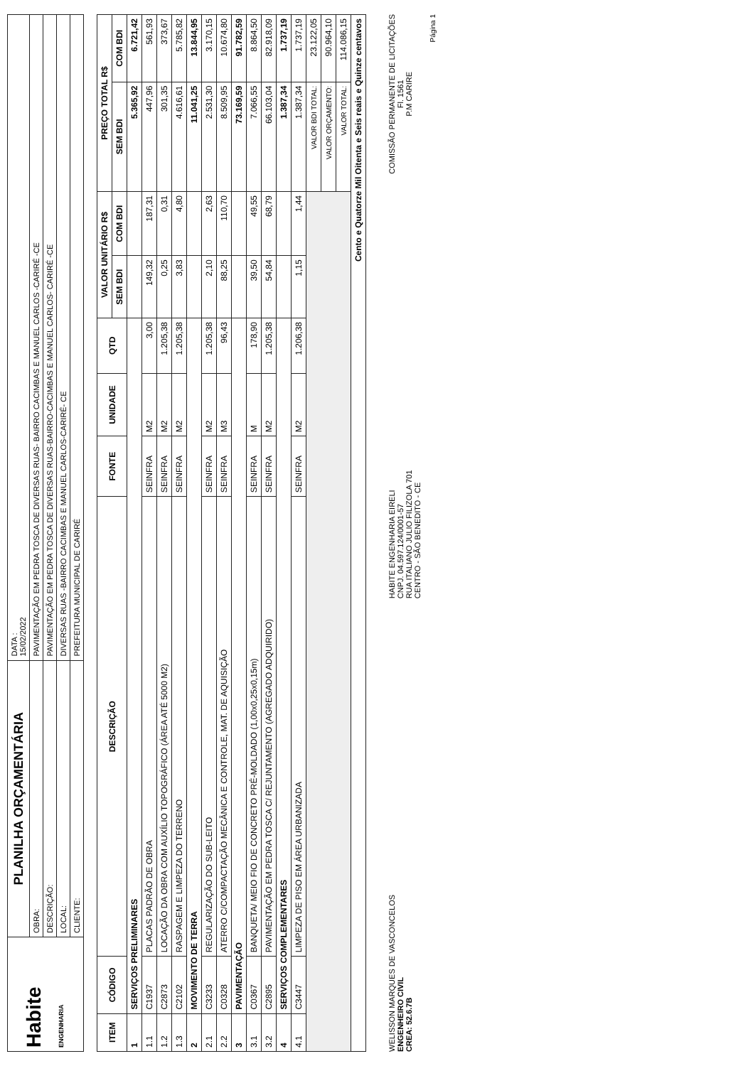| Habite ENGENHARIA | PLANILHA ORÇAMENTÁRIA | | DATA : 15/02/2022 |
| | OBRA: | PAVIMENTAÇÃO EM PEDRA TOSCA DE DIVERSAS RUAS- BAIRRO CACIMBAS E MANUEL CARLOS -CARIRÉ -CE | |
| | DESCRIÇÃO: | PAVIMENTAÇÃO EM PEDRA TOSCA DE DIVERSAS RUAS-BAIRRO-CACIMBAS E MANUEL CARLOS- CARIRÉ -CE | |
| | LOCAL: | DIVERSAS RUAS -BAIRRO CACIMBAS E MANUEL CARLOS-CARIRÉ- CE | |
| | CLIENTE: | PREFEITURA MUNICIPAL DE CARIRÉ | |
| ITEM | CÓDIGO | DESCRIÇÃO | FONTE | UNIDADE | QTD | VALOR UNITÁRIO R$ | | PREÇO TOTAL R$ | |
| --- | --- | --- | --- | --- | --- | --- | --- | --- | --- |
| | | | | | | SEM BDI | COM BDI | SEM BDI | COM BDI |
| 1 | SERVIÇOS PRELIMINARES | | | | | | | 5.365,92 | 6.721,42 |
| 1.1 | C1937 | PLACAS PADRÃO DE OBRA | SEINFRA | M2 | 3,00 | 149,32 | 187,31 | 447,96 | 561,93 |
| 1.2 | C2873 | LOCAÇÃO DA OBRA COM AUXÍLIO TOPOGRÁFICO (ÁREA ATÉ 5000 M2) | SEINFRA | M2 | 1.205,38 | 0,25 | 0,31 | 301,35 | 373,67 |
| 1.3 | C2102 | RASPAGEM E LIMPEZA DO TERRENO | SEINFRA | M2 | 1.205,38 | 3,83 | 4,80 | 4.616,61 | 5.785,82 |
| 2 | MOVIMENTO DE TERRA | | | | | | | 11.041,25 | 13.844,95 |
| 2.1 | C3233 | REGULARIZAÇÃO DO SUB-LEITO | SEINFRA | M2 | 1.205,38 | 2,10 | 2,63 | 2.531,30 | 3.170,15 |
| 2.2 | C0328 | ATERRO C/COMPACTAÇÃO MECÂNICA E CONTROLE, MAT. DE AQUISIÇÃO | SEINFRA | M3 | 96,43 | 88,25 | 110,70 | 8.509,95 | 10.674,80 |
| 3 | PAVIMENTAÇÃO | | | | | | | 73.169,59 | 91.782,59 |
| 3.1 | C0367 | BANQUETA/ MEIO FIO DE CONCRETO PRÉ-MOLDADO (1,00x0,25x0,15m) | SEINFRA | M | 178,90 | 39,50 | 49,55 | 7.066,55 | 8.864,50 |
| 3.2 | C2895 | PAVIMENTAÇÃO EM PEDRA TOSCA C/ REJUNTAMENTO (AGREGADO ADQUIRIDO) | SEINFRA | M2 | 1.205,38 | 54,84 | 68,79 | 66.103,04 | 82.918,09 |
| 4 | SERVIÇOS COMPLEMENTARES | | | | | | | 1.387,34 | 1.737,19 |
| 4.1 | C3447 | LIMPEZA DE PISO EM ÁREA URBANIZADA | SEINFRA | M2 | 1.206,38 | 1,15 | 1,44 | 1.387,34 | 1.737,19 |
| | | | | | | | | VALOR BDI TOTAL: | 23.122,05 |
| | | | | | | | | VALOR ORÇAMENTO: | 90.964,10 |
| | | | | | | | | VALOR TOTAL: | 114.086,15 |
| Cento e Quatorze Mil Oitenta e Seis reais e Quinze centavos | | | | | | | | | |
WELISSON MARQUES DE VASCONCELOS
ENGENHEIRO CIVIL
CREA: 52.6.7B
HABITE ENGENHARIA EIRELI
CNPJ. 04.597.124/0001-57
RUA ITALIANO JULIO FILIZOLA 701
CENTRO - SÃO BENEDITO - CE
COMISSÃO PERMANENTE DE LICITAÇÕES
Fl. 1561
P.M CARIRE
Página 1